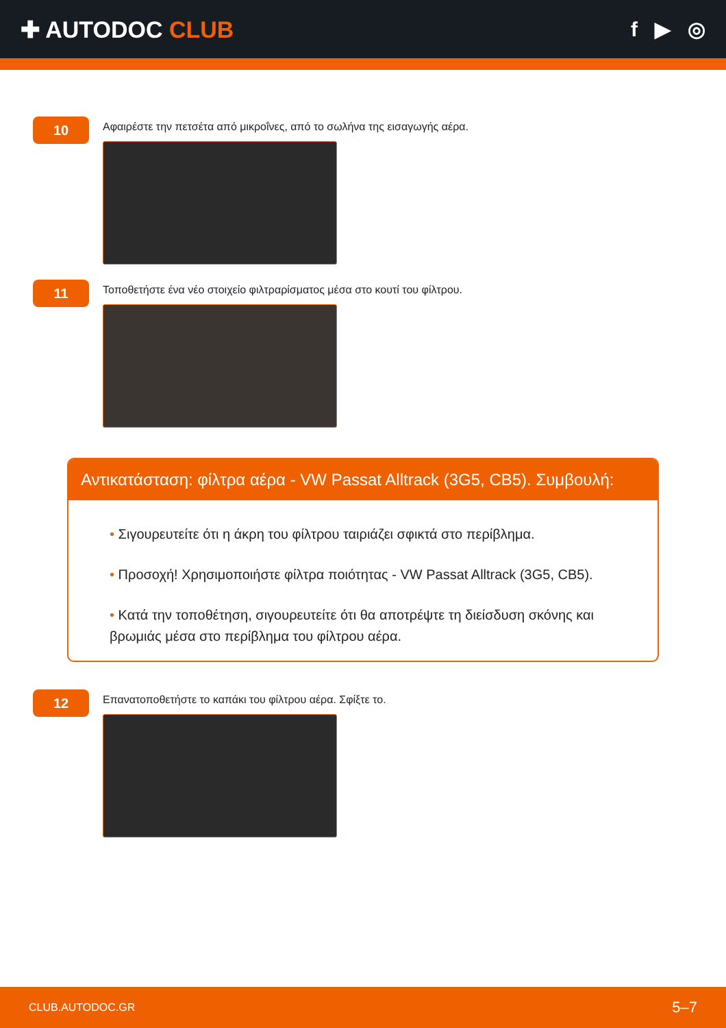✚ AUTODOC CLUB f ▶ ◎
10
Αφαιρέστε την πετσέτα από μικροΐνες, από το σωλήνα της εισαγωγής αέρα.
11
Τοποθετήστε ένα νέο στοιχείο φιλτραρίσματος μέσα στο κουτί του φίλτρου.
Αντικατάσταση: φίλτρα αέρα - VW Passat Alltrack (3G5, CB5). Συμβουλή:
• Σιγουρευτείτε ότι η άκρη του φίλτρου ταιριάζει σφικτά στο περίβλημα.
• Προσοχή! Χρησιμοποιήστε φίλτρα ποιότητας - VW Passat Alltrack (3G5, CB5).
• Κατά την τοποθέτηση, σιγουρευτείτε ότι θα αποτρέψτε τη διείσδυση σκόνης και βρωμιάς μέσα στο περίβλημα του φίλτρου αέρα.
12
Επανατοποθετήστε το καπάκι του φίλτρου αέρα. Σφίξτε το.
CLUB.AUTODOC.GR 5–7